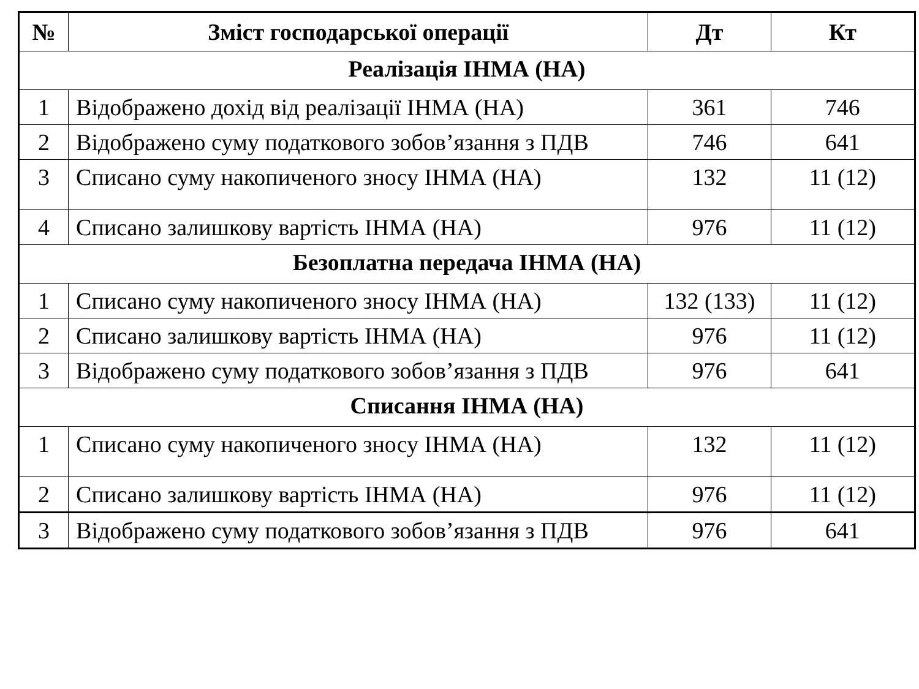| № | Зміст господарської операції | Дт | Кт |
| --- | --- | --- | --- |
| Реалізація ІНМА (НА) | | | |
| 1 | Відображено дохід від реалізації ІНМА (НА) | 361 | 746 |
| 2 | Відображено суму податкового зобов’язання з ПДВ | 746 | 641 |
| 3 | Списано суму накопиченого зносу ІНМА (НА) | 132 | 11 (12) |
| 4 | Списано залишкову вартість ІНМА (НА) | 976 | 11 (12) |
| Безоплатна передача ІНМА (НА) | | | |
| 1 | Списано суму накопиченого зносу ІНМА (НА) | 132 (133) | 11 (12) |
| 2 | Списано залишкову вартість ІНМА (НА) | 976 | 11 (12) |
| 3 | Відображено суму податкового зобов’язання з ПДВ | 976 | 641 |
| Списання ІНМА (НА) | | | |
| 1 | Списано суму накопиченого зносу ІНМА (НА) | 132 | 11 (12) |
| 2 | Списано залишкову вартість ІНМА (НА) | 976 | 11 (12) |
| 3 | Відображено суму податкового зобов’язання з ПДВ | 976 | 641 |